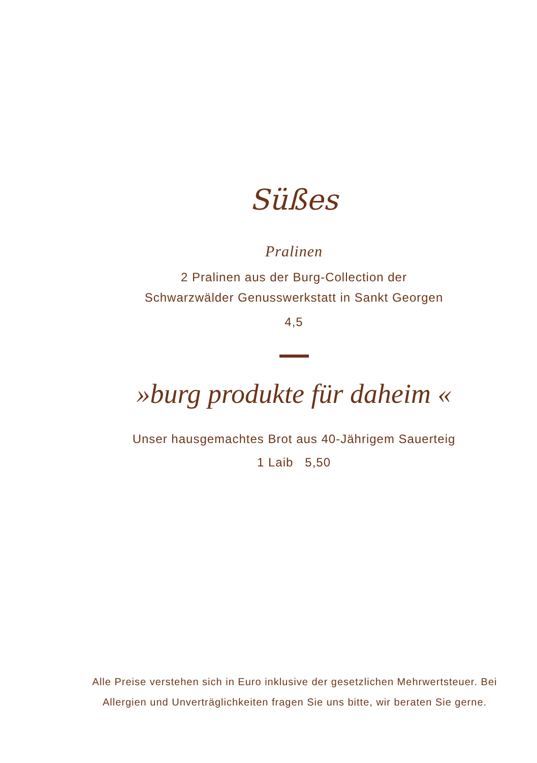Süßes
Pralinen
2 Pralinen aus der Burg-Collection der
Schwarzwälder Genusswerkstatt in Sankt Georgen
4,5
»burg produkte für daheim «
Unser hausgemachtes Brot aus 40-Jährigem Sauerteig
1 Laib 5,50
Alle Preise verstehen sich in Euro inklusive der gesetzlichen Mehrwertsteuer. Bei Allergien und Unverträglichkeiten fragen Sie uns bitte, wir beraten Sie gerne.